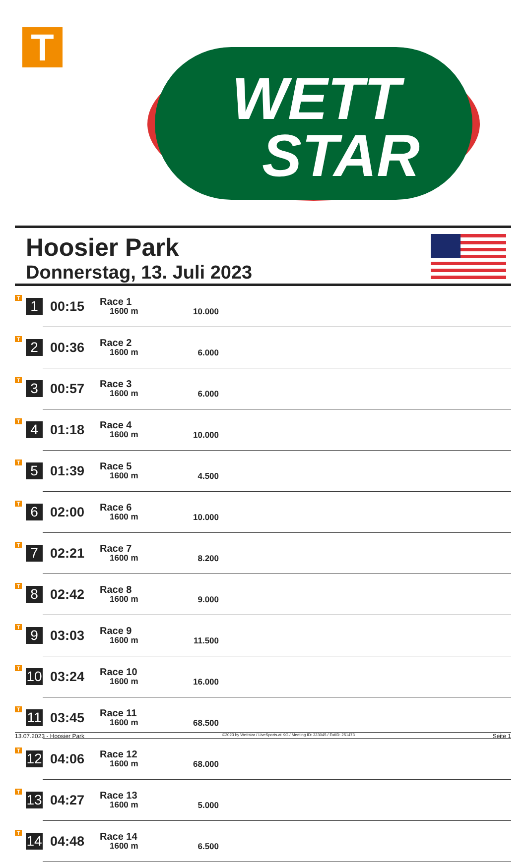T
WETT
STAR
Hoosier Park
Donnerstag, 13. Juli 2023
| T | 1 | 00:15 | Race 1 1600 m | 10.000 | |
| T | 2 | 00:36 | Race 2 1600 m | 6.000 | |
| T | 3 | 00:57 | Race 3 1600 m | 6.000 | |
| T | 4 | 01:18 | Race 4 1600 m | 10.000 | |
| T | 5 | 01:39 | Race 5 1600 m | 4.500 | |
| T | 6 | 02:00 | Race 6 1600 m | 10.000 | |
| T | 7 | 02:21 | Race 7 1600 m | 8.200 | |
| T | 8 | 02:42 | Race 8 1600 m | 9.000 | |
| T | 9 | 03:03 | Race 9 1600 m | 11.500 | |
| T | 10 | 03:24 | Race 10 1600 m | 16.000 | |
| T | 11 | 03:45 | Race 11 1600 m | 68.500 | |
| T | 12 | 04:06 | Race 12 1600 m | 68.000 | |
| T | 13 | 04:27 | Race 13 1600 m | 5.000 | |
| T | 14 | 04:48 | Race 14 1600 m | 6.500 | |
13.07.2023 - Hoosier Park ©2023 by Wettstar / LiveSports.at KG / Meeting ID: 323045 / ExtID: 251473 Seite 1